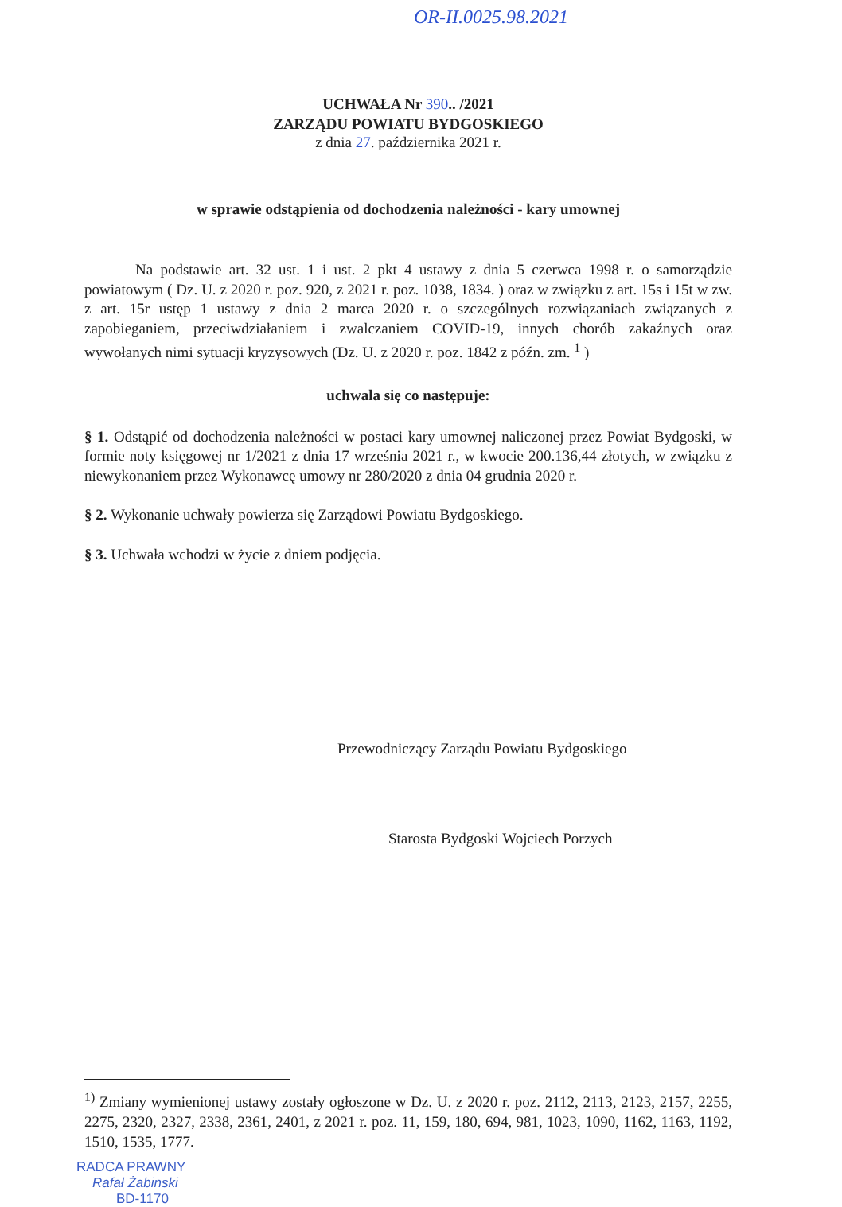OR-II.0025.98.2021
UCHWAŁA Nr 390.. /2021
ZARZĄDU POWIATU BYDGOSKIEGO
z dnia 27. października 2021 r.
w sprawie odstąpienia od dochodzenia należności - kary umownej
Na podstawie art. 32 ust. 1 i ust. 2 pkt 4 ustawy z dnia 5 czerwca 1998 r. o samorządzie powiatowym ( Dz. U. z 2020 r. poz. 920, z 2021 r. poz. 1038, 1834. ) oraz w związku z art. 15s i 15t w zw. z art. 15r ustęp 1 ustawy z dnia 2 marca 2020 r. o szczególnych rozwiązaniach związanych z zapobieganiem, przeciwdziałaniem i zwalczaniem COVID-19, innych chorób zakaźnych oraz wywołanych nimi sytuacji kryzysowych (Dz. U. z 2020 r. poz. 1842 z późn. zm. <sup>1</sup> )
uchwala się co następuje:
§ 1. Odstąpić od dochodzenia należności w postaci kary umownej naliczonej przez Powiat Bydgoski, w formie noty księgowej nr 1/2021 z dnia 17 września 2021 r., w kwocie 200.136,44 złotych, w związku z niewykonaniem przez Wykonawcę umowy nr 280/2020 z dnia 04 grudnia 2020 r.
§ 2. Wykonanie uchwały powierza się Zarządowi Powiatu Bydgoskiego.
§ 3. Uchwała wchodzi w życie z dniem podjęcia.
Przewodniczący Zarządu Powiatu Bydgoskiego
Starosta Bydgoski Wojciech Porzych
<sup>1)</sup> Zmiany wymienionej ustawy zostały ogłoszone w Dz. U. z 2020 r. poz. 2112, 2113, 2123, 2157, 2255, 2275, 2320, 2327, 2338, 2361, 2401, z 2021 r. poz. 11, 159, 180, 694, 981, 1023, 1090, 1162, 1163, 1192, 1510, 1535, 1777.
RADCA PRAWNY
Rafał Żabinski
BD-1170